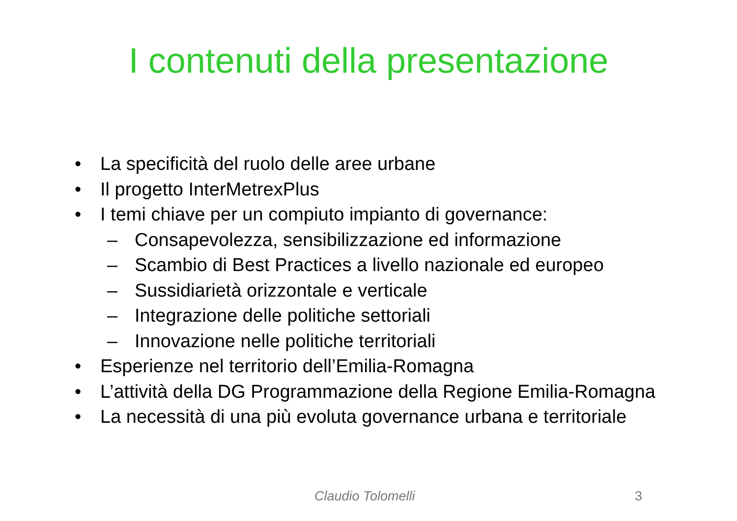I contenuti della presentazione
• La specificità del ruolo delle aree urbane
• Il progetto InterMetrexPlus
• I temi chiave per un compiuto impianto di governance:
– Consapevolezza, sensibilizzazione ed informazione
– Scambio di Best Practices a livello nazionale ed europeo
– Sussidiarietà orizzontale e verticale
– Integrazione delle politiche settoriali
– Innovazione nelle politiche territoriali
• Esperienze nel territorio dell’Emilia-Romagna
• L’attività della DG Programmazione della Regione Emilia-Romagna
• La necessità di una più evoluta governance urbana e territoriale
Claudio Tolomelli 3